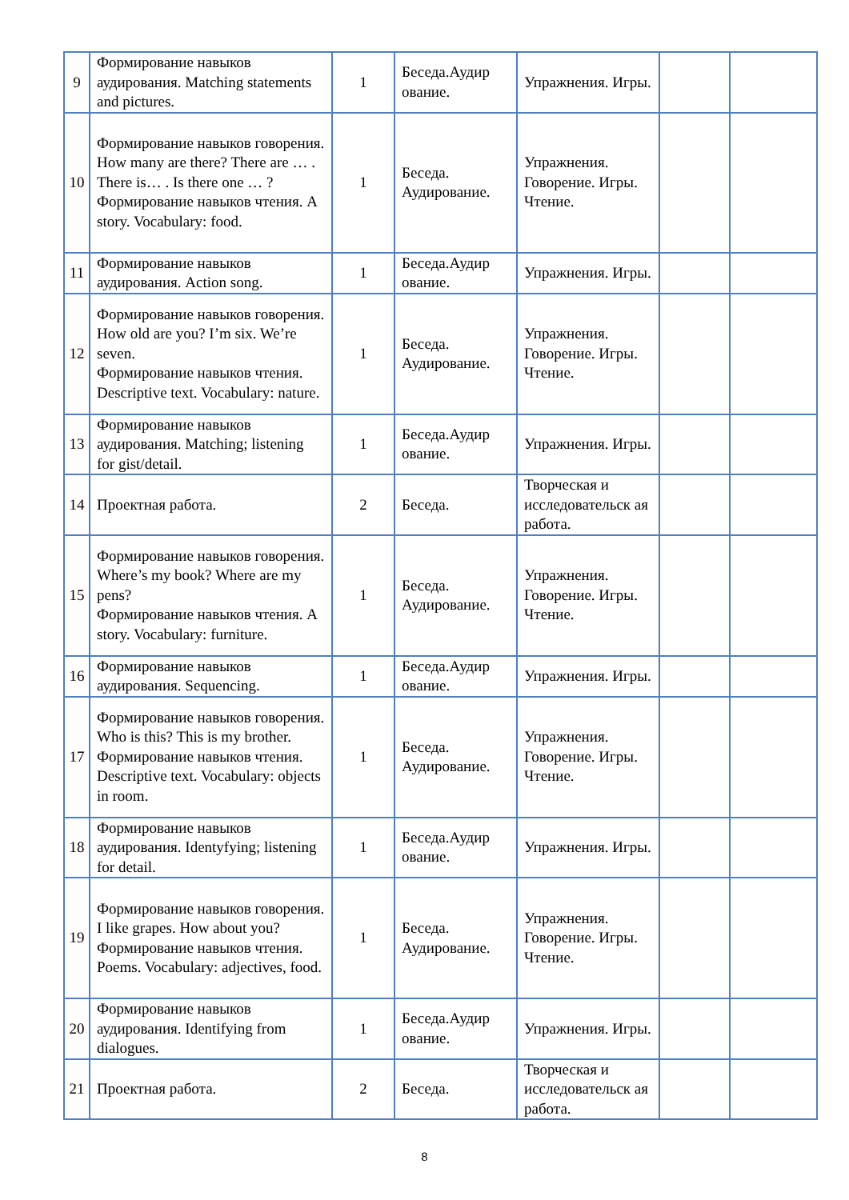| 9 | Формирование навыков аудирования. Matching statements and pictures. | 1 | Беседа.Аудир ование. | Упражнения. Игры. | | |
| 10 | Формирование навыков говорения. How many are there? There are … . There is… . Is there one … ? Формирование навыков чтения. A story. Vocabulary: food. | 1 | Беседа. Аудирование. | Упражнения. Говорение. Игры. Чтение. | | |
| 11 | Формирование навыков аудирования. Action song. | 1 | Беседа.Аудир ование. | Упражнения. Игры. | | |
| 12 | Формирование навыков говорения. How old are you? I’m six. We’re seven. Формирование навыков чтения. Descriptive text. Vocabulary: nature. | 1 | Беседа. Аудирование. | Упражнения. Говорение. Игры. Чтение. | | |
| 13 | Формирование навыков аудирования. Matching; listening for gist/detail. | 1 | Беседа.Аудир ование. | Упражнения. Игры. | | |
| 14 | Проектная работа. | 2 | Беседа. | Творческая и исследовательск ая работа. | | |
| 15 | Формирование навыков говорения. Where’s my book? Where are my pens? Формирование навыков чтения. A story. Vocabulary: furniture. | 1 | Беседа. Аудирование. | Упражнения. Говорение. Игры. Чтение. | | |
| 16 | Формирование навыков аудирования. Sequencing. | 1 | Беседа.Аудир ование. | Упражнения. Игры. | | |
| 17 | Формирование навыков говорения. Who is this? This is my brother. Формирование навыков чтения. Descriptive text. Vocabulary: objects in room. | 1 | Беседа. Аудирование. | Упражнения. Говорение. Игры. Чтение. | | |
| 18 | Формирование навыков аудирования. Identyfying; listening for detail. | 1 | Беседа.Аудир ование. | Упражнения. Игры. | | |
| 19 | Формирование навыков говорения. I like grapes. How about you? Формирование навыков чтения. Poems. Vocabulary: adjectives, food. | 1 | Беседа. Аудирование. | Упражнения. Говорение. Игры. Чтение. | | |
| 20 | Формирование навыков аудирования. Identifying from dialogues. | 1 | Беседа.Аудир ование. | Упражнения. Игры. | | |
| 21 | Проектная работа. | 2 | Беседа. | Творческая и исследовательск ая работа. | | |
8